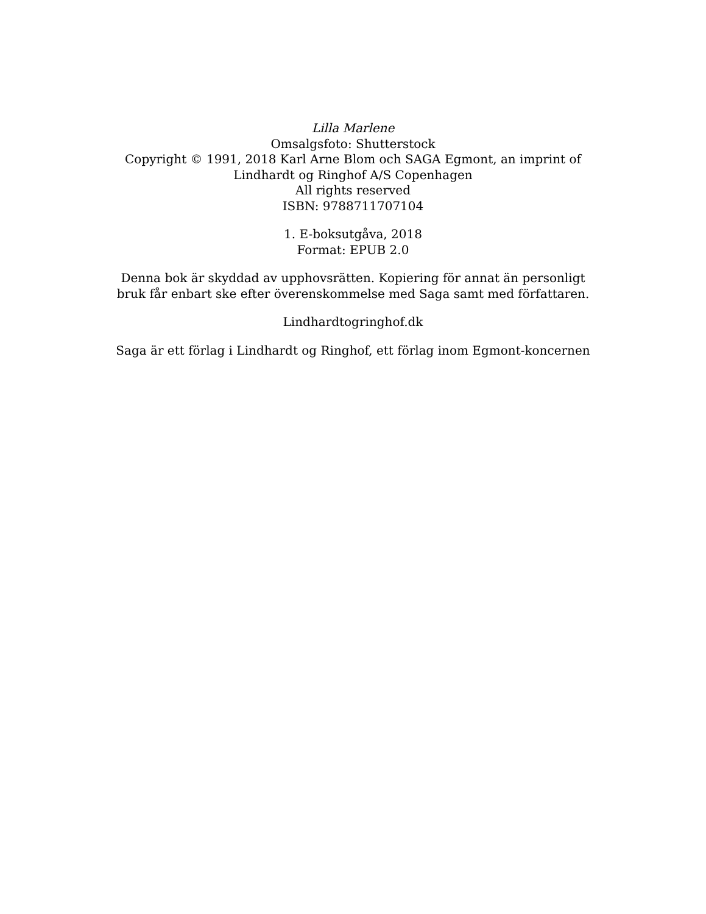Lilla Marlene
Omsalgsfoto: Shutterstock
Copyright © 1991, 2018 Karl Arne Blom och SAGA Egmont, an imprint of Lindhardt og Ringhof A/S Copenhagen
All rights reserved
ISBN: 9788711707104
1. E-boksutgåva, 2018
Format: EPUB 2.0
Denna bok är skyddad av upphovsrätten. Kopiering för annat än personligt bruk får enbart ske efter överenskommelse med Saga samt med författaren.
Lindhardtogringhof.dk
Saga är ett förlag i Lindhardt og Ringhof, ett förlag inom Egmont-koncernen